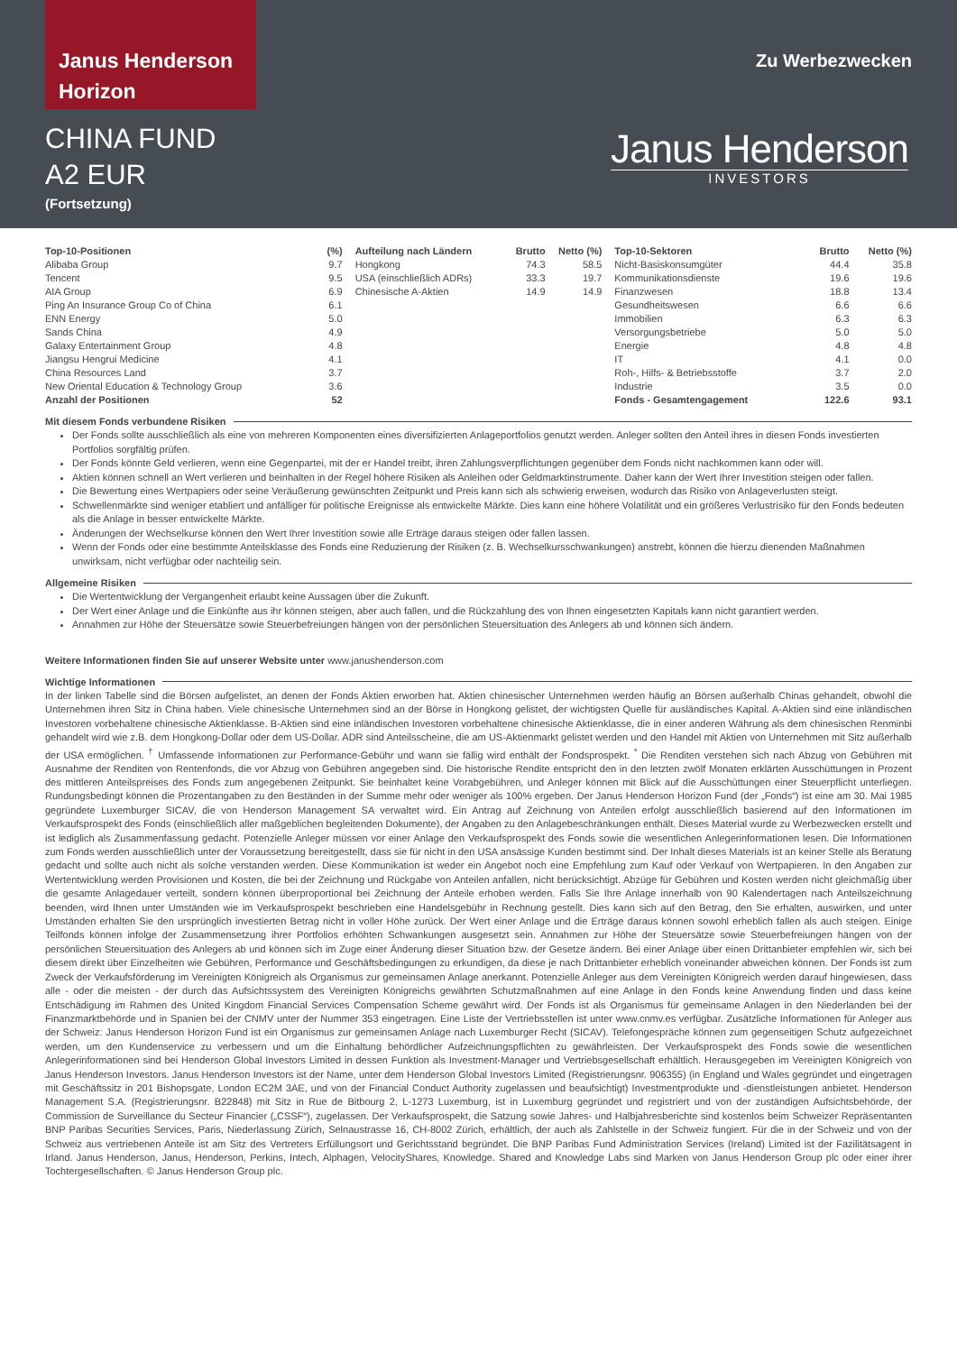Janus Henderson
Horizon
Zu Werbezwecken
CHINA FUND
A2 EUR
(Fortsetzung)
Janus Henderson
INVESTORS
| Top-10-Positionen | (%) |
| --- | --- |
| Alibaba Group | 9.7 |
| Tencent | 9.5 |
| AIA Group | 6.9 |
| Ping An Insurance Group Co of China | 6.1 |
| ENN Energy | 5.0 |
| Sands China | 4.9 |
| Galaxy Entertainment Group | 4.8 |
| Jiangsu Hengrui Medicine | 4.1 |
| China Resources Land | 3.7 |
| New Oriental Education & Technology Group | 3.6 |
| Anzahl der Positionen | 52 |
| Aufteilung nach Ländern | Brutto | Netto (%) |
| --- | --- | --- |
| Hongkong | 74.3 | 58.5 |
| USA (einschließlich ADRs) | 33.3 | 19.7 |
| Chinesische A-Aktien | 14.9 | 14.9 |
| Top-10-Sektoren | Brutto | Netto (%) |
| --- | --- | --- |
| Nicht-Basiskonsumgüter | 44.4 | 35.8 |
| Kommunikationsdienste | 19.6 | 19.6 |
| Finanzwesen | 18.8 | 13.4 |
| Gesundheitswesen | 6.6 | 6.6 |
| Immobilien | 6.3 | 6.3 |
| Versorgungsbetriebe | 5.0 | 5.0 |
| Energie | 4.8 | 4.8 |
| IT | 4.1 | 0.0 |
| Roh-, Hilfs- & Betriebsstoffe | 3.7 | 2.0 |
| Industrie | 3.5 | 0.0 |
| Fonds - Gesamtengagement | 122.6 | 93.1 |
Mit diesem Fonds verbundene Risiken
Der Fonds sollte ausschließlich als eine von mehreren Komponenten eines diversifizierten Anlageportfolios genutzt werden. Anleger sollten den Anteil ihres in diesen Fonds investierten Portfolios sorgfältig prüfen.
Der Fonds könnte Geld verlieren, wenn eine Gegenpartei, mit der er Handel treibt, ihren Zahlungsverpflichtungen gegenüber dem Fonds nicht nachkommen kann oder will.
Aktien können schnell an Wert verlieren und beinhalten in der Regel höhere Risiken als Anleihen oder Geldmarktinstrumente. Daher kann der Wert Ihrer Investition steigen oder fallen.
Die Bewertung eines Wertpapiers oder seine Veräußerung gewünschten Zeitpunkt und Preis kann sich als schwierig erweisen, wodurch das Risiko von Anlageverlusten steigt.
Schwellenmärkte sind weniger etabliert und anfälliger für politische Ereignisse als entwickelte Märkte. Dies kann eine höhere Volatilität und ein größeres Verlustrisiko für den Fonds bedeuten als die Anlage in besser entwickelte Märkte.
Änderungen der Wechselkurse können den Wert Ihrer Investition sowie alle Erträge daraus steigen oder fallen lassen.
Wenn der Fonds oder eine bestimmte Anteilsklasse des Fonds eine Reduzierung der Risiken (z. B. Wechselkursschwankungen) anstrebt, können die hierzu dienenden Maßnahmen unwirksam, nicht verfügbar oder nachteilig sein.
Allgemeine Risiken
Die Wertentwicklung der Vergangenheit erlaubt keine Aussagen über die Zukunft.
Der Wert einer Anlage und die Einkünfte aus ihr können steigen, aber auch fallen, und die Rückzahlung des von Ihnen eingesetzten Kapitals kann nicht garantiert werden.
Annahmen zur Höhe der Steuersätze sowie Steuerbefreiungen hängen von der persönlichen Steuersituation des Anlegers ab und können sich ändern.
Weitere Informationen finden Sie auf unserer Website unter www.janushenderson.com
Wichtige Informationen
In der linken Tabelle sind die Börsen aufgelistet, an denen der Fonds Aktien erworben hat. Aktien chinesischer Unternehmen werden häufig an Börsen außerhalb Chinas gehandelt, obwohl die Unternehmen ihren Sitz in China haben. Viele chinesische Unternehmen sind an der Börse in Hongkong gelistet, der wichtigsten Quelle für ausländisches Kapital. A-Aktien sind eine inländischen Investoren vorbehaltene chinesische Aktienklasse. B-Aktien sind eine inländischen Investoren vorbehaltene chinesische Aktienklasse, die in einer anderen Währung als dem chinesischen Renminbi gehandelt wird wie z.B. dem Hongkong-Dollar oder dem US-Dollar. ADR sind Anteilsscheine, die am US-Aktienmarkt gelistet werden und den Handel mit Aktien von Unternehmen mit Sitz außerhalb der USA ermöglichen. <sup>†</sup> Umfassende Informationen zur Performance-Gebühr und wann sie fällig wird enthält der Fondsprospekt. <sup>*</sup> Die Renditen verstehen sich nach Abzug von Gebühren mit Ausnahme der Renditen von Rentenfonds, die vor Abzug von Gebühren angegeben sind. Die historische Rendite entspricht den in den letzten zwölf Monaten erklärten Ausschüttungen in Prozent des mittleren Anteilspreises des Fonds zum angegebenen Zeitpunkt. Sie beinhaltet keine Vorabgebühren, und Anleger können mit Blick auf die Ausschüttungen einer Steuerpflicht unterliegen. Rundungsbedingt können die Prozentangaben zu den Beständen in der Summe mehr oder weniger als 100% ergeben. Der Janus Henderson Horizon Fund (der „Fonds“) ist eine am 30. Mai 1985 gegründete Luxemburger SICAV, die von Henderson Management SA verwaltet wird. Ein Antrag auf Zeichnung von Anteilen erfolgt ausschließlich basierend auf den Informationen im Verkaufsprospekt des Fonds (einschließlich aller maßgeblichen begleitenden Dokumente), der Angaben zu den Anlagebeschränkungen enthält. Dieses Material wurde zu Werbezwecken erstellt und ist lediglich als Zusammenfassung gedacht. Potenzielle Anleger müssen vor einer Anlage den Verkaufsprospekt des Fonds sowie die wesentlichen Anlegerinformationen lesen. Die Informationen zum Fonds werden ausschließlich unter der Voraussetzung bereitgestellt, dass sie für nicht in den USA ansässige Kunden bestimmt sind. Der Inhalt dieses Materials ist an keiner Stelle als Beratung gedacht und sollte auch nicht als solche verstanden werden. Diese Kommunikation ist weder ein Angebot noch eine Empfehlung zum Kauf oder Verkauf von Wertpapieren. In den Angaben zur Wertentwicklung werden Provisionen und Kosten, die bei der Zeichnung und Rückgabe von Anteilen anfallen, nicht berücksichtigt. Abzüge für Gebühren und Kosten werden nicht gleichmäßig über die gesamte Anlagedauer verteilt, sondern können überproportional bei Zeichnung der Anteile erhoben werden. Falls Sie Ihre Anlage innerhalb von 90 Kalendertagen nach Anteilszeichnung beenden, wird Ihnen unter Umständen wie im Verkaufsprospekt beschrieben eine Handelsgebühr in Rechnung gestellt. Dies kann sich auf den Betrag, den Sie erhalten, auswirken, und unter Umständen erhalten Sie den ursprünglich investierten Betrag nicht in voller Höhe zurück. Der Wert einer Anlage und die Erträge daraus können sowohl erheblich fallen als auch steigen. Einige Teilfonds können infolge der Zusammensetzung ihrer Portfolios erhöhten Schwankungen ausgesetzt sein. Annahmen zur Höhe der Steuersätze sowie Steuerbefreiungen hängen von der persönlichen Steuersituation des Anlegers ab und können sich im Zuge einer Änderung dieser Situation bzw. der Gesetze ändern. Bei einer Anlage über einen Drittanbieter empfehlen wir, sich bei diesem direkt über Einzelheiten wie Gebühren, Performance und Geschäftsbedingungen zu erkundigen, da diese je nach Drittanbieter erheblich voneinander abweichen können. Der Fonds ist zum Zweck der Verkaufsförderung im Vereinigten Königreich als Organismus zur gemeinsamen Anlage anerkannt. Potenzielle Anleger aus dem Vereinigten Königreich werden darauf hingewiesen, dass alle - oder die meisten - der durch das Aufsichtssystem des Vereinigten Königreichs gewährten Schutzmaßnahmen auf eine Anlage in den Fonds keine Anwendung finden und dass keine Entschädigung im Rahmen des United Kingdom Financial Services Compensation Scheme gewährt wird. Der Fonds ist als Organismus für gemeinsame Anlagen in den Niederlanden bei der Finanzmarktbehörde und in Spanien bei der CNMV unter der Nummer 353 eingetragen. Eine Liste der Vertriebsstellen ist unter www.cnmv.es verfügbar. Zusätzliche Informationen für Anleger aus der Schweiz: Janus Henderson Horizon Fund ist ein Organismus zur gemeinsamen Anlage nach Luxemburger Recht (SICAV). Telefongespräche können zum gegenseitigen Schutz aufgezeichnet werden, um den Kundenservice zu verbessern und um die Einhaltung behördlicher Aufzeichnungspflichten zu gewährleisten. Der Verkaufsprospekt des Fonds sowie die wesentlichen Anlegerinformationen sind bei Henderson Global Investors Limited in dessen Funktion als Investment-Manager und Vertriebsgesellschaft erhältlich. Herausgegeben im Vereinigten Königreich von Janus Henderson Investors. Janus Henderson Investors ist der Name, unter dem Henderson Global Investors Limited (Registrierungsnr. 906355) (in England und Wales gegründet und eingetragen mit Geschäftssitz in 201 Bishopsgate, London EC2M 3AE, und von der Financial Conduct Authority zugelassen und beaufsichtigt) Investmentprodukte und -dienstleistungen anbietet. Henderson Management S.A. (Registrierungsnr. B22848) mit Sitz in Rue de Bitbourg 2, L-1273 Luxemburg, ist in Luxemburg gegründet und registriert und von der zuständigen Aufsichtsbehörde, der Commission de Surveillance du Secteur Financier („CSSF“), zugelassen. Der Verkaufsprospekt, die Satzung sowie Jahres- und Halbjahresberichte sind kostenlos beim Schweizer Repräsentanten BNP Paribas Securities Services, Paris, Niederlassung Zürich, Selnaustrasse 16, CH-8002 Zürich, erhältlich, der auch als Zahlstelle in der Schweiz fungiert. Für die in der Schweiz und von der Schweiz aus vertriebenen Anteile ist am Sitz des Vertreters Erfüllungsort und Gerichtsstand begründet. Die BNP Paribas Fund Administration Services (Ireland) Limited ist der Fazilitätsagent in Irland. Janus Henderson, Janus, Henderson, Perkins, Intech, Alphagen, VelocityShares, Knowledge. Shared and Knowledge Labs sind Marken von Janus Henderson Group plc oder einer ihrer Tochtergesellschaften. © Janus Henderson Group plc.